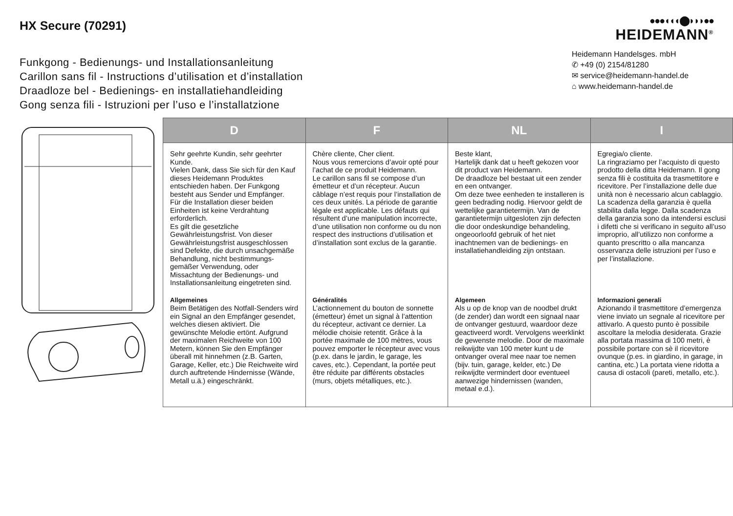HX Secure (70291)
Funkgong - Bedienungs- und Installationsanleitung
Carillon sans fil - Instructions d’utilisation et d’installation
Draadloze bel - Bedienings- en installatiehandleiding
Gong senza fili - Istruzioni per l’uso e l’installatzione
●●●◖◖◖⬤◗◗◗●●
HEIDEMANN<sup>®</sup>
Heidemann Handelsges. mbH
✆ +49 (0) 2154/81280
✉ service@heidemann-handel.de
⌂ www.heidemann-handel.de
| D | F | NL | I |
| --- | --- | --- | --- |
| Sehr geehrte Kundin, sehr geehrter Kunde. Vielen Dank, dass Sie sich für den Kauf dieses Heidemann Produktes entschieden haben. Der Funkgong besteht aus Sender und Empfänger. Für die Installation dieser beiden Einheiten ist keine Verdrahtung erforderlich. Es gilt die gesetzliche Gewährleistungsfrist. Von dieser Gewährleistungsfrist ausgeschlossen sind Defekte, die durch unsachgemäße Behandlung, nicht bestimmungs­gemäßer Verwendung, oder Missachtung der Bedienungs- und Installationsanleitung eingetreten sind. | Chère cliente, Cher client. Nous vous remercions d’avoir opté pour l’achat de ce produit Heidemann. Le carillon sans fil se compose d’un émetteur et d’un récepteur. Aucun câblage n’est requis pour l’installation de ces deux unités. La période de garantie légale est applicable. Les défauts qui résultent d’une manipulation incorrecte, d’une utilisation non conforme ou du non respect des instructions d’utilisation et d’installation sont exclus de la garantie. | Beste klant, Hartelijk dank dat u heeft gekozen voor dit product van Heidemann. De draadloze bel bestaat uit een zender en een ontvanger. Om deze twee eenheden te installeren is geen bedrading nodig. Hiervoor geldt de wettelijke garantietermijn. Van de garantietermijn uitgesloten zijn defecten die door ondeskundige behandeling, ongeoorloofd gebruik of het niet inachtnemen van de bedienings- en installatiehandleiding zijn ontstaan. | Egregia/o cliente. La ringraziamo per l’acquisto di questo prodotto della ditta Heidemann. Il gong senza fili è costituita da trasmettitore e ricevitore. Per l’installazione delle due unità non è necessario alcun cablaggio. La scadenza della garanzia è quella stabilita dalla legge. Dalla scadenza della garanzia sono da intendersi esclusi i difetti che si verificano in seguito all’uso improprio, all’utilizzo non conforme a quanto prescritto o alla mancanza osservanza delle istruzioni per l’uso e per l’installazione. |
| Allgemeines Beim Betätigen des Notfall-Senders wird ein Signal an den Empfänger gesendet, welches diesen aktiviert. Die gewünschte Melodie ertönt. Aufgrund der maximalen Reichweite von 100 Metern, können Sie den Empfänger überall mit hinnehmen (z.B. Garten, Garage, Keller, etc.) Die Reichweite wird durch auftretende Hindernisse (Wände, Metall u.ä.) eingeschränkt. | Généralités L’actionnement du bouton de sonnette (émetteur) émet un signal à l’attention du récepteur, activant ce dernier. La mélodie choisie retentit. Grâce à la portée maximale de 100 mètres, vous pouvez emporter le récepteur avec vous (p.ex. dans le jardin, le garage, les caves, etc.). Cependant, la portée peut être réduite par différents obstacles (murs, objets métalliques, etc.). | Algemeen Als u op de knop van de noodbel drukt (de zender) dan wordt een signaal naar de ontvanger gestuurd, waardoor deze geactiveerd wordt. Vervolgens weerklinkt de gewenste melodie. Door de maximale reikwijdte van 100 meter kunt u de ontvanger overal mee naar toe nemen (bijv. tuin, garage, kelder, etc.) De reikwijdte vermindert door eventueel aanwezige hindernissen (wanden, metaal e.d.). | Informazioni generali Azionando il trasmettitore d’emergenza viene inviato un segnale al ricevitore per attivarlo. A questo punto è possibile ascoltare la melodia desiderata. Grazie alla portata massima di 100 metri, è possibile portare con sè il ricevitore ovunque (p.es. in giardino, in garage, in cantina, etc.) La portata viene ridotta a causa di ostacoli (pareti, metallo, etc.). |